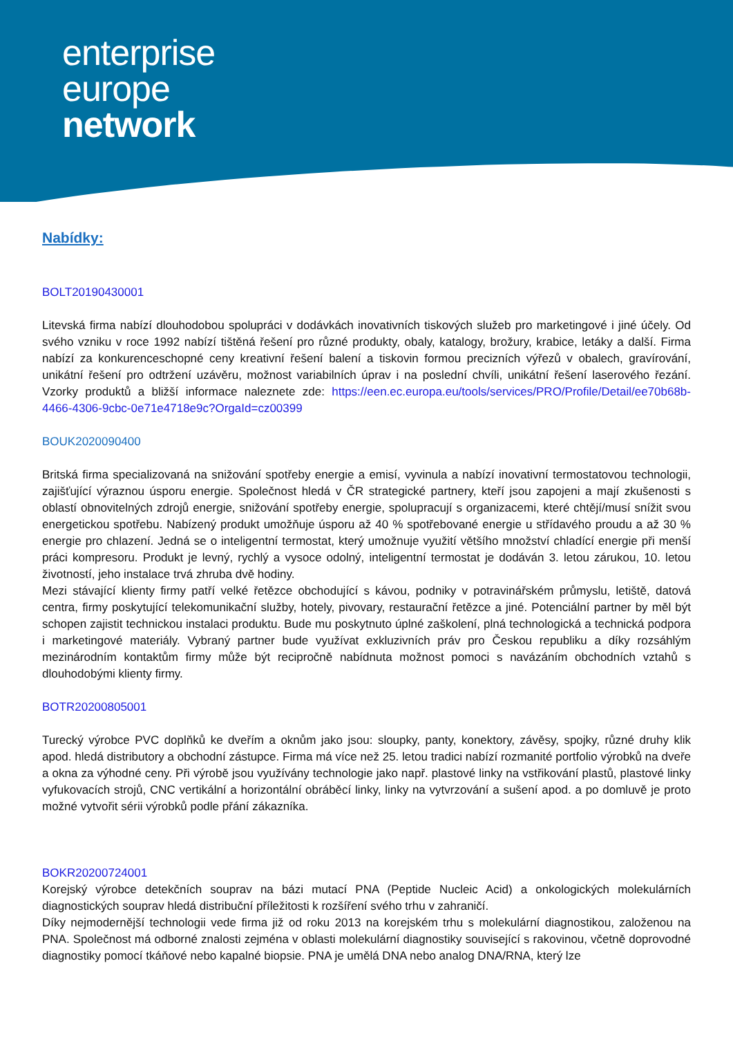enterprise
europe
network
Nabídky:
BOLT20190430001
Litevská firma nabízí dlouhodobou spolupráci v dodávkách inovativních tiskových služeb pro marketingové i jiné účely. Od svého vzniku v roce 1992 nabízí tištěná řešení pro různé produkty, obaly, katalogy, brožury, krabice, letáky a další. Firma nabízí za konkurenceschopné ceny kreativní řešení balení a tiskovin formou precizních výřezů v obalech, gravírování, unikátní řešení pro odtržení uzávěru, možnost variabilních úprav i na poslední chvíli, unikátní řešení laserového řezání. Vzorky produktů a bližší informace naleznete zde: https://een.ec.europa.eu/tools/services/PRO/Profile/Detail/ee70b68b-4466-4306-9cbc-0e71e4718e9c?OrgaId=cz00399
BOUK2020090400
Britská firma specializovaná na snižování spotřeby energie a emisí, vyvinula a nabízí inovativní termostatovou technologii, zajišťující výraznou úsporu energie. Společnost hledá v ČR strategické partnery, kteří jsou zapojeni a mají zkušenosti s oblastí obnovitelných zdrojů energie, snižování spotřeby energie, spolupracují s organizacemi, které chtějí/musí snížit svou energetickou spotřebu. Nabízený produkt umožňuje úsporu až 40 % spotřebované energie u střídavého proudu a až 30 % energie pro chlazení. Jedná se o inteligentní termostat, který umožnuje využití většího množství chladící energie při menší práci kompresoru. Produkt je levný, rychlý a vysoce odolný, inteligentní termostat je dodáván 3. letou zárukou, 10. letou životností, jeho instalace trvá zhruba dvě hodiny.
Mezi stávající klienty firmy patří velké řetězce obchodující s kávou, podniky v potravinářském průmyslu, letiště, datová centra, firmy poskytující telekomunikační služby, hotely, pivovary, restaurační řetězce a jiné. Potenciální partner by měl být schopen zajistit technickou instalaci produktu. Bude mu poskytnuto úplné zaškolení, plná technologická a technická podpora i marketingové materiály. Vybraný partner bude využívat exkluzivních práv pro Českou republiku a díky rozsáhlým mezinárodním kontaktům firmy může být recipročně nabídnuta možnost pomoci s navázáním obchodních vztahů s dlouhodobými klienty firmy.
BOTR20200805001
Turecký výrobce PVC doplňků ke dveřím a oknům jako jsou: sloupky, panty, konektory, závěsy, spojky, různé druhy klik apod. hledá distributory a obchodní zástupce. Firma má více než 25. letou tradici nabízí rozmanité portfolio výrobků na dveře a okna za výhodné ceny. Při výrobě jsou využívány technologie jako např. plastové linky na vstřikování plastů, plastové linky vyfukovacích strojů, CNC vertikální a horizontální obráběcí linky, linky na vytvrzování a sušení apod. a po domluvě je proto možné vytvořit sérii výrobků podle přání zákazníka.
BOKR20200724001
Korejský výrobce detekčních souprav na bázi mutací PNA (Peptide Nucleic Acid) a onkologických molekulárních diagnostických souprav hledá distribuční příležitosti k rozšíření svého trhu v zahraničí.
Díky nejmodernější technologii vede firma již od roku 2013 na korejském trhu s molekulární diagnostikou, založenou na PNA. Společnost má odborné znalosti zejména v oblasti molekulární diagnostiky související s rakovinou, včetně doprovodné diagnostiky pomocí tkáňové nebo kapalné biopsie. PNA je umělá DNA nebo analog DNA/RNA, který lze